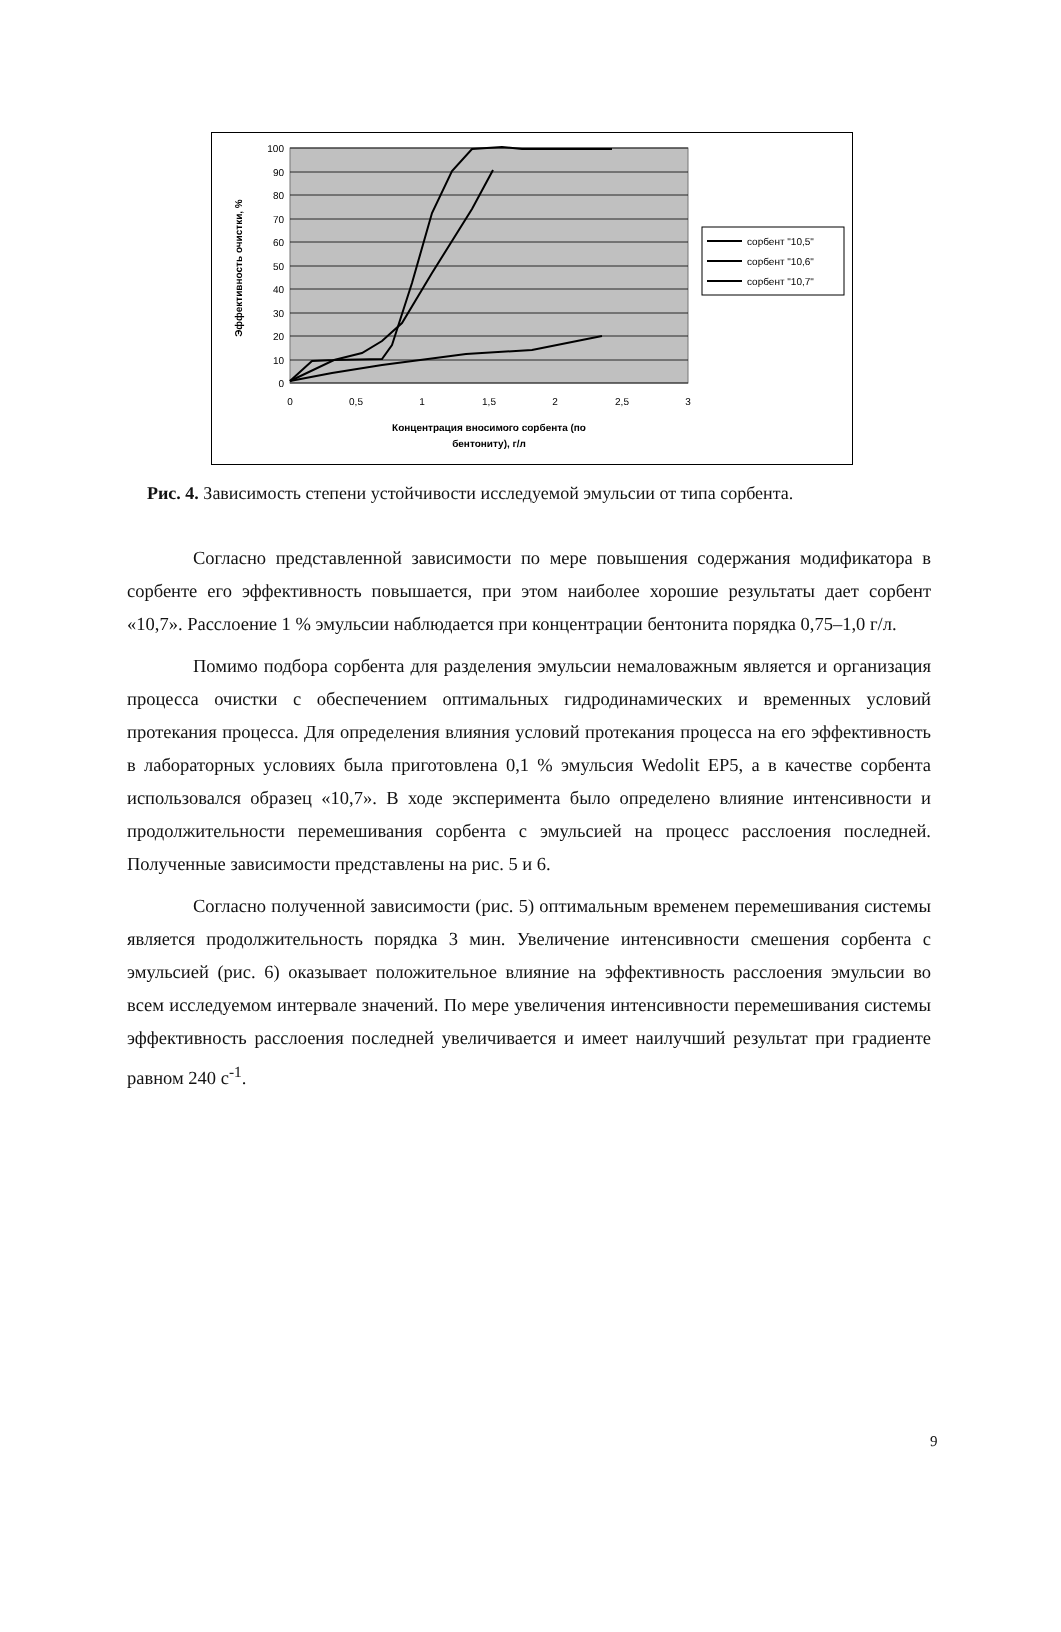100
90
80
70
60
50
40
30
20
10
0
0
0,5
1
1,5
2
2,5
3
Концентрация вносимого сорбента (по
бентониту), г/л
Эффективность очистки, %
сорбент "10,5"
сорбент "10,6"
сорбент "10,7"
Рис. 4. Зависимость степени устойчивости исследуемой эмульсии от типа сорбента.
Согласно представленной зависимости по мере повышения содержания модификатора в сорбенте его эффективность повышается, при этом наиболее хорошие результаты дает сорбент «10,7». Расслоение 1 % эмульсии наблюдается при концентрации бентонита порядка 0,75–1,0 г/л.
Помимо подбора сорбента для разделения эмульсии немаловажным является и организация процесса очистки с обеспечением оптимальных гидродинамических и временных условий протекания процесса. Для определения влияния условий протекания процесса на его эффективность в лабораторных условиях была приготовлена 0,1 % эмульсия Wedolit EP5, а в качестве сорбента использовался образец «10,7». В ходе эксперимента было определено влияние интенсивности и продолжительности перемешивания сорбента с эмульсией на процесс расслоения последней. Полученные зависимости представлены на рис. 5 и 6.
Согласно полученной зависимости (рис. 5) оптимальным временем перемешивания системы является продолжительность порядка 3 мин. Увеличение интенсивности смешения сорбента с эмульсией (рис. 6) оказывает положительное влияние на эффективность расслоения эмульсии во всем исследуемом интервале значений. По мере увеличения интенсивности перемешивания системы эффективность расслоения последней увеличивается и имеет наилучший результат при градиенте равном 240 с<sup>-1</sup>.
9